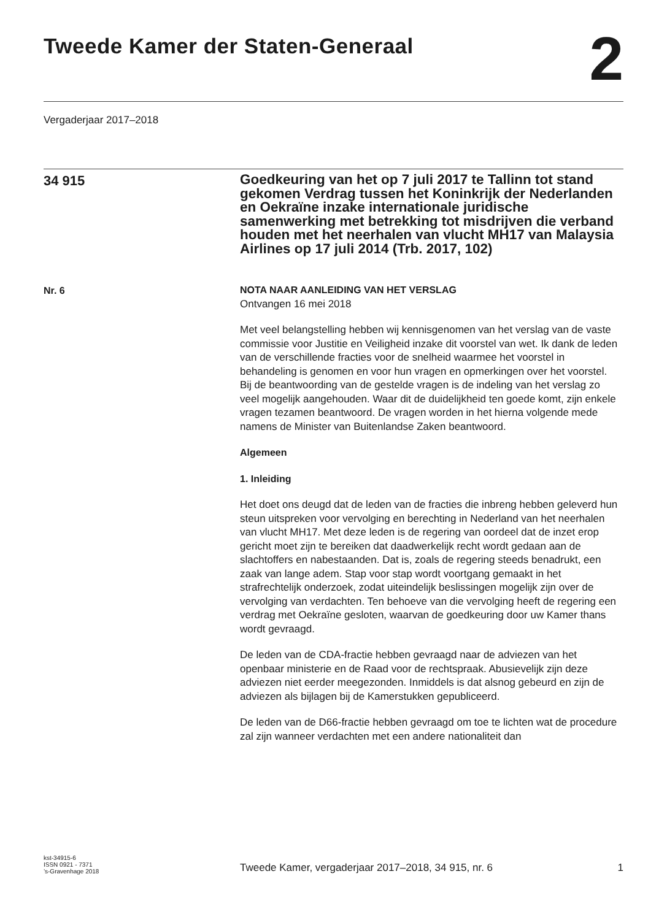Tweede Kamer der Staten-Generaal
2
Vergaderjaar 2017–2018
34 915
Goedkeuring van het op 7 juli 2017 te Tallinn tot stand gekomen Verdrag tussen het Koninkrijk der Nederlanden en Oekraïne inzake internationale juridische samenwerking met betrekking tot misdrijven die verband houden met het neerhalen van vlucht MH17 van Malaysia Airlines op 17 juli 2014 (Trb. 2017, 102)
Nr. 6
NOTA NAAR AANLEIDING VAN HET VERSLAG
Ontvangen 16 mei 2018
Met veel belangstelling hebben wij kennisgenomen van het verslag van de vaste commissie voor Justitie en Veiligheid inzake dit voorstel van wet. Ik dank de leden van de verschillende fracties voor de snelheid waarmee het voorstel in behandeling is genomen en voor hun vragen en opmerkingen over het voorstel. Bij de beantwoording van de gestelde vragen is de indeling van het verslag zo veel mogelijk aangehouden. Waar dit de duidelijkheid ten goede komt, zijn enkele vragen tezamen beantwoord. De vragen worden in het hierna volgende mede namens de Minister van Buitenlandse Zaken beantwoord.
Algemeen
1. Inleiding
Het doet ons deugd dat de leden van de fracties die inbreng hebben geleverd hun steun uitspreken voor vervolging en berechting in Nederland van het neerhalen van vlucht MH17. Met deze leden is de regering van oordeel dat de inzet erop gericht moet zijn te bereiken dat daadwerkelijk recht wordt gedaan aan de slachtoffers en nabestaanden. Dat is, zoals de regering steeds benadrukt, een zaak van lange adem. Stap voor stap wordt voortgang gemaakt in het strafrechtelijk onderzoek, zodat uiteindelijk beslissingen mogelijk zijn over de vervolging van verdachten. Ten behoeve van die vervolging heeft de regering een verdrag met Oekraïne gesloten, waarvan de goedkeuring door uw Kamer thans wordt gevraagd.
De leden van de CDA-fractie hebben gevraagd naar de adviezen van het openbaar ministerie en de Raad voor de rechtspraak. Abusievelijk zijn deze adviezen niet eerder meegezonden. Inmiddels is dat alsnog gebeurd en zijn de adviezen als bijlagen bij de Kamerstukken gepubliceerd.
De leden van de D66-fractie hebben gevraagd om toe te lichten wat de procedure zal zijn wanneer verdachten met een andere nationaliteit dan
kst-34915-6
ISSN 0921 - 7371
’s-Gravenhage 2018
Tweede Kamer, vergaderjaar 2017–2018, 34 915, nr. 6
1